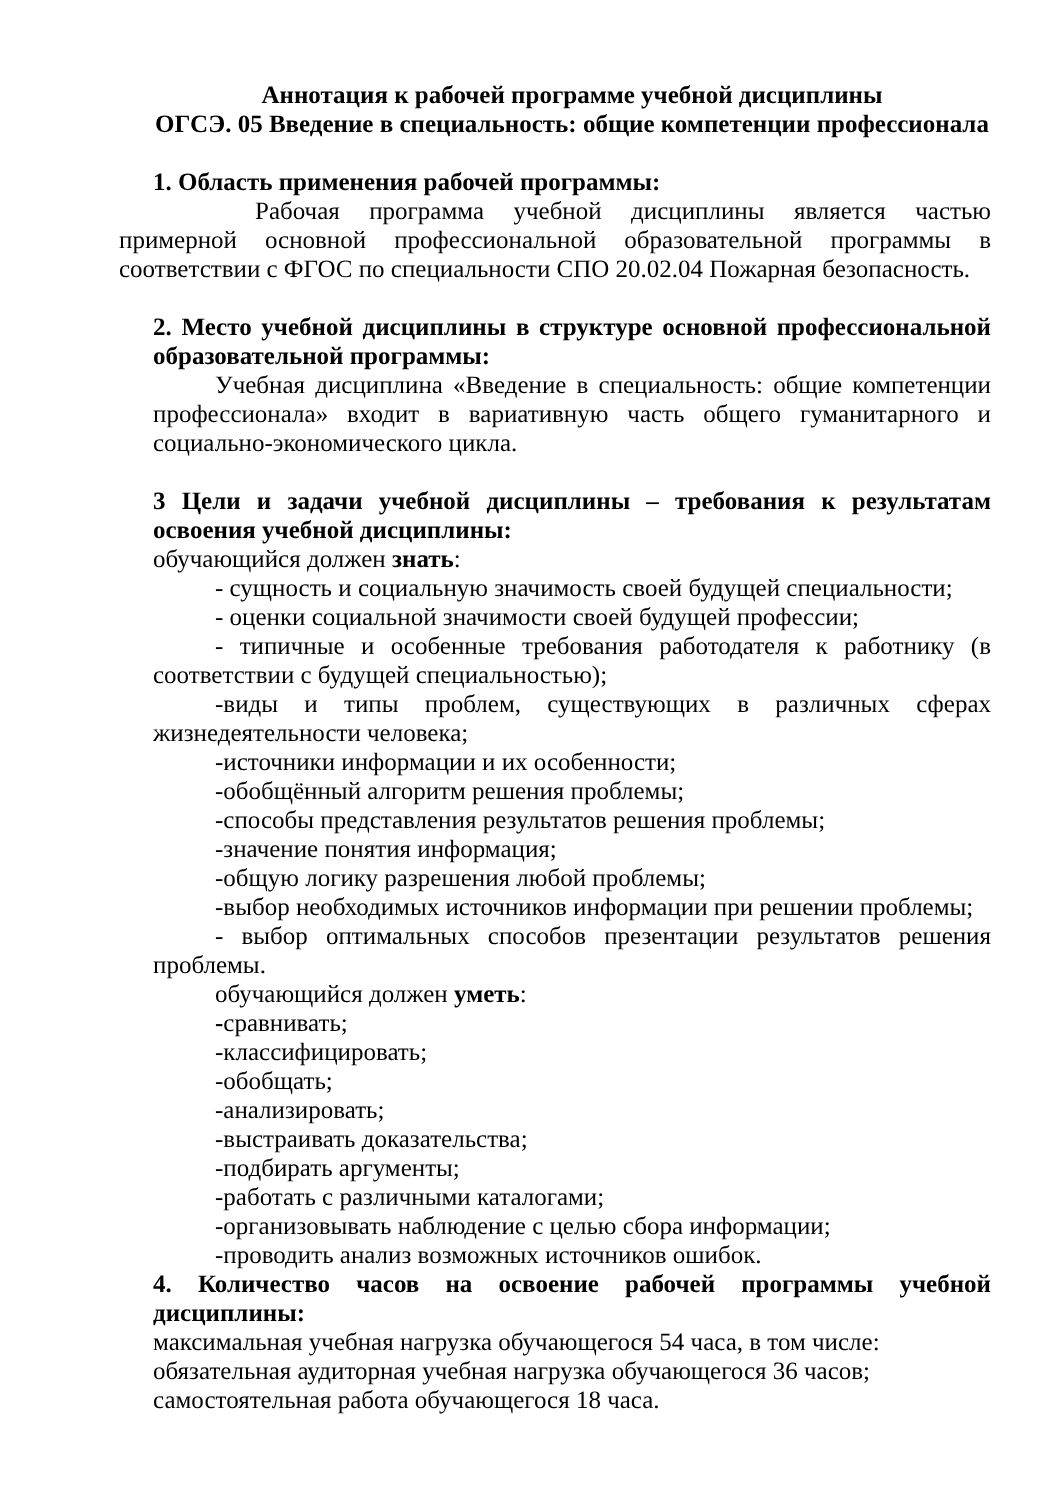Аннотация к рабочей программе учебной дисциплины
ОГСЭ. 05 Введение в специальность: общие компетенции профессионала
1. Область применения рабочей программы:
Рабочая программа учебной дисциплины является частью примерной основной профессиональной образовательной программы в соответствии с ФГОС по специальности СПО 20.02.04 Пожарная безопасность.
2. Место учебной дисциплины в структуре основной профессиональной образовательной программы:
Учебная дисциплина «Введение в специальность: общие компетенции профессионала» входит в вариативную часть общего гуманитарного и социально-экономического цикла.
3 Цели и задачи учебной дисциплины – требования к результатам освоения учебной дисциплины:
обучающийся должен знать:
- сущность и социальную значимость своей будущей специальности;
- оценки социальной значимости своей будущей профессии;
- типичные и особенные требования работодателя к работнику (в соответствии с будущей специальностью);
-виды и типы проблем, существующих в различных сферах жизнедеятельности человека;
-источники информации и их особенности;
-обобщённый алгоритм решения проблемы;
-способы представления результатов решения проблемы;
-значение понятия информация;
-общую логику разрешения любой проблемы;
-выбор необходимых источников информации при решении проблемы;
- выбор оптимальных способов презентации результатов решения проблемы.
обучающийся должен уметь:
-сравнивать;
-классифицировать;
-обобщать;
-анализировать;
-выстраивать доказательства;
-подбирать аргументы;
-работать с различными каталогами;
-организовывать наблюдение с целью сбора информации;
-проводить анализ возможных источников ошибок.
4. Количество часов на освоение рабочей программы учебной дисциплины:
максимальная учебная нагрузка обучающегося 54 часа, в том числе:
обязательная аудиторная учебная нагрузка обучающегося 36 часов;
самостоятельная работа обучающегося 18 часа.